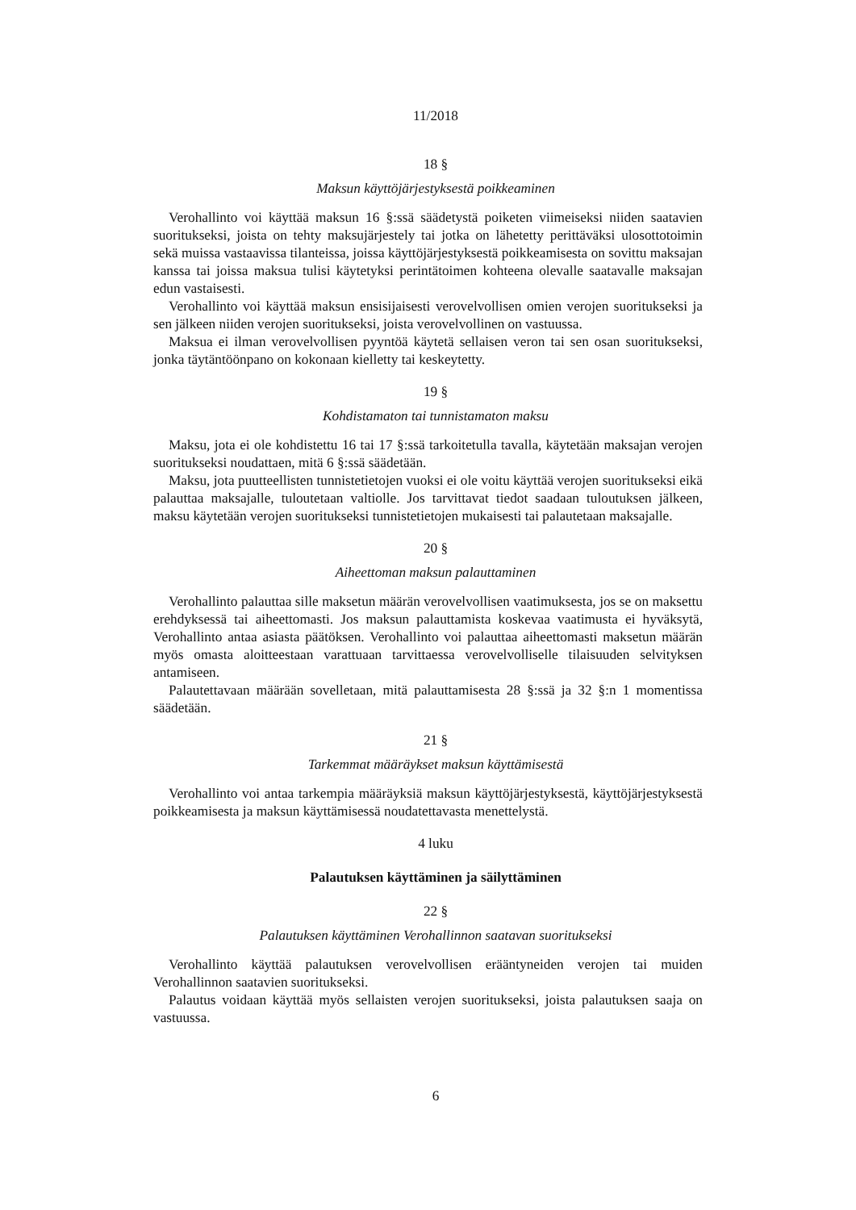11/2018
18 §
Maksun käyttöjärjestyksestä poikkeaminen
Verohallinto voi käyttää maksun 16 §:ssä säädetystä poiketen viimeiseksi niiden saatavien suoritukseksi, joista on tehty maksujärjestely tai jotka on lähetetty perittäväksi ulosottotoimin sekä muissa vastaavissa tilanteissa, joissa käyttöjärjestyksestä poikkeamisesta on sovittu maksajan kanssa tai joissa maksua tulisi käytetyksi perintätoimen kohteena olevalle saatavalle maksajan edun vastaisesti.
Verohallinto voi käyttää maksun ensisijaisesti verovelvollisen omien verojen suoritukseksi ja sen jälkeen niiden verojen suoritukseksi, joista verovelvollinen on vastuussa.
Maksua ei ilman verovelvollisen pyyntöä käytetä sellaisen veron tai sen osan suoritukseksi, jonka täytäntöönpano on kokonaan kielletty tai keskeytetty.
19 §
Kohdistamaton tai tunnistamaton maksu
Maksu, jota ei ole kohdistettu 16 tai 17 §:ssä tarkoitetulla tavalla, käytetään maksajan verojen suoritukseksi noudattaen, mitä 6 §:ssä säädetään.
Maksu, jota puutteellisten tunnistetietojen vuoksi ei ole voitu käyttää verojen suoritukseksi eikä palauttaa maksajalle, tuloutetaan valtiolle. Jos tarvittavat tiedot saadaan tuloutuksen jälkeen, maksu käytetään verojen suoritukseksi tunnistetietojen mukaisesti tai palautetaan maksajalle.
20 §
Aiheettoman maksun palauttaminen
Verohallinto palauttaa sille maksetun määrän verovelvollisen vaatimuksesta, jos se on maksettu erehdyksessä tai aiheettomasti. Jos maksun palauttamista koskevaa vaatimusta ei hyväksytä, Verohallinto antaa asiasta päätöksen. Verohallinto voi palauttaa aiheettomasti maksetun määrän myös omasta aloitteestaan varattuaan tarvittaessa verovelvolliselle tilaisuuden selvityksen antamiseen.
Palautettavaan määrään sovelletaan, mitä palauttamisesta 28 §:ssä ja 32 §:n 1 momentissa säädetään.
21 §
Tarkemmat määräykset maksun käyttämisestä
Verohallinto voi antaa tarkempia määräyksiä maksun käyttöjärjestyksestä, käyttöjärjestyksestä poikkeamisesta ja maksun käyttämisessä noudatettavasta menettelystä.
4 luku
Palautuksen käyttäminen ja säilyttäminen
22 §
Palautuksen käyttäminen Verohallinnon saatavan suoritukseksi
Verohallinto käyttää palautuksen verovelvollisen erääntyneiden verojen tai muiden Verohallinnon saatavien suoritukseksi.
Palautus voidaan käyttää myös sellaisten verojen suoritukseksi, joista palautuksen saaja on vastuussa.
6